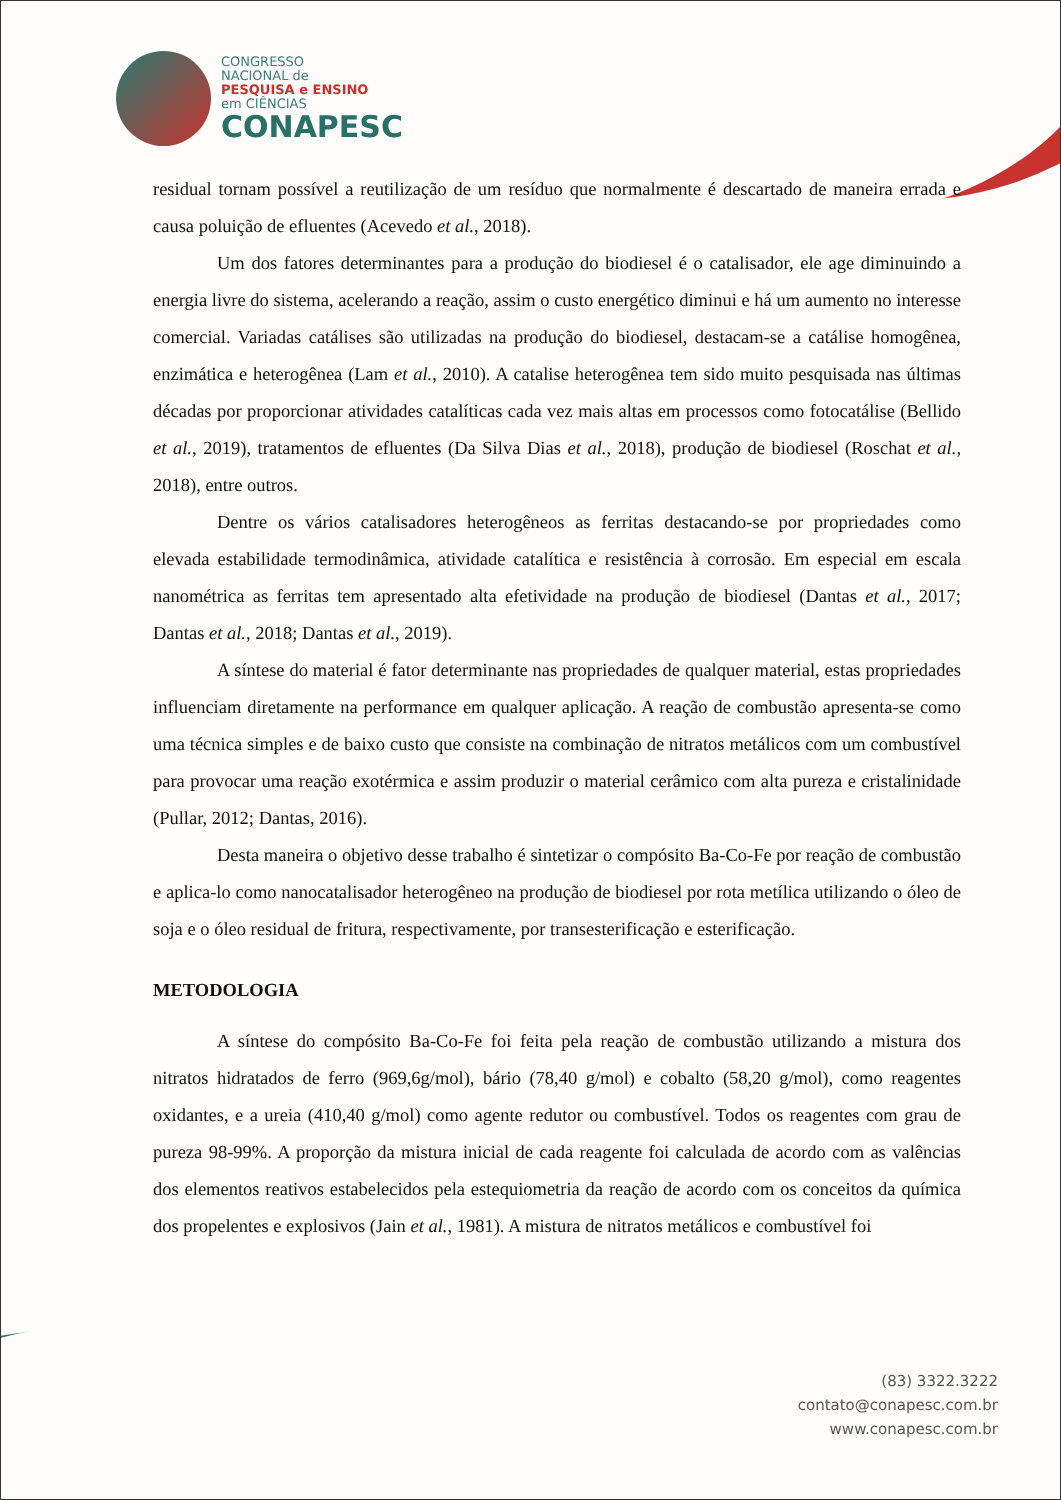CONGRESSO
NACIONAL de
PESQUISA e ENSINO
em CIÊNCIAS
CONAPESC
residual tornam possível a reutilização de um resíduo que normalmente é descartado de maneira errada e causa poluição de efluentes (Acevedo et al., 2018).
Um dos fatores determinantes para a produção do biodiesel é o catalisador, ele age diminuindo a energia livre do sistema, acelerando a reação, assim o custo energético diminui e há um aumento no interesse comercial. Variadas catálises são utilizadas na produção do biodiesel, destacam-se a catálise homogênea, enzimática e heterogênea (Lam et al., 2010). A catalise heterogênea tem sido muito pesquisada nas últimas décadas por proporcionar atividades catalíticas cada vez mais altas em processos como fotocatálise (Bellido et al., 2019), tratamentos de efluentes (Da Silva Dias et al., 2018), produção de biodiesel (Roschat et al., 2018), entre outros.
Dentre os vários catalisadores heterogêneos as ferritas destacando-se por propriedades como elevada estabilidade termodinâmica, atividade catalítica e resistência à corrosão. Em especial em escala nanométrica as ferritas tem apresentado alta efetividade na produção de biodiesel (Dantas et al., 2017; Dantas et al., 2018; Dantas et al., 2019).
A síntese do material é fator determinante nas propriedades de qualquer material, estas propriedades influenciam diretamente na performance em qualquer aplicação. A reação de combustão apresenta-se como uma técnica simples e de baixo custo que consiste na combinação de nitratos metálicos com um combustível para provocar uma reação exotérmica e assim produzir o material cerâmico com alta pureza e cristalinidade (Pullar, 2012; Dantas, 2016).
Desta maneira o objetivo desse trabalho é sintetizar o compósito Ba-Co-Fe por reação de combustão e aplica-lo como nanocatalisador heterogêneo na produção de biodiesel por rota metílica utilizando o óleo de soja e o óleo residual de fritura, respectivamente, por transesterificação e esterificação.
METODOLOGIA
A síntese do compósito Ba-Co-Fe foi feita pela reação de combustão utilizando a mistura dos nitratos hidratados de ferro (969,6g/mol), bário (78,40 g/mol) e cobalto (58,20 g/mol), como reagentes oxidantes, e a ureia (410,40 g/mol) como agente redutor ou combustível. Todos os reagentes com grau de pureza 98-99%. A proporção da mistura inicial de cada reagente foi calculada de acordo com as valências dos elementos reativos estabelecidos pela estequiometria da reação de acordo com os conceitos da química dos propelentes e explosivos (Jain et al., 1981). A mistura de nitratos metálicos e combustível foi
(83) 3322.3222
contato@conapesc.com.br
www.conapesc.com.br